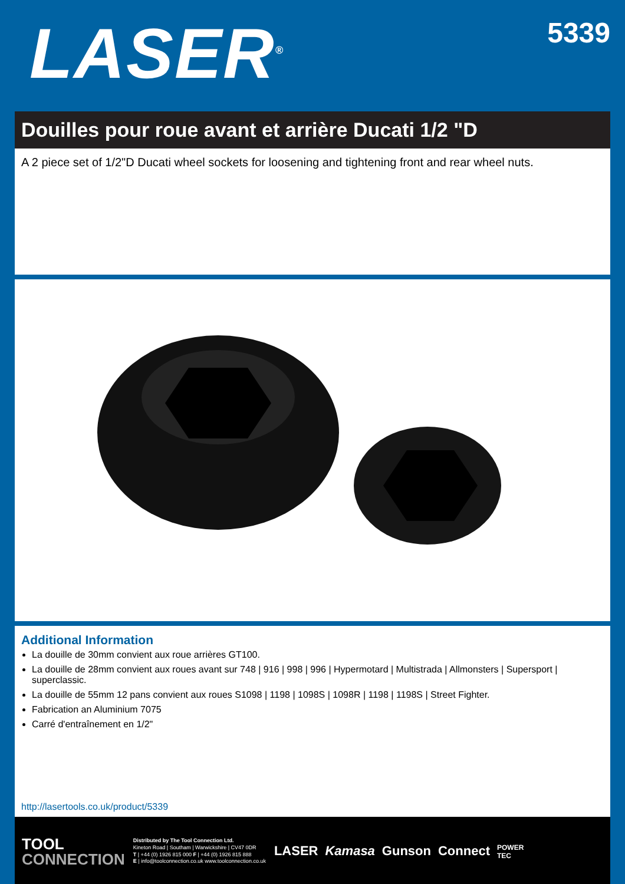LASER<sup>®</sup>
5339
Douilles pour roue avant et arrière Ducati 1/2 "D
A 2 piece set of 1/2"D Ducati wheel sockets for loosening and tightening front and rear wheel nuts.
Additional Information
La douille de 30mm convient aux roue arrières GT100.
La douille de 28mm convient aux roues avant sur 748 | 916 | 998 | 996 | Hypermotard | Multistrada | Allmonsters | Supersport | superclassic.
La douille de 55mm 12 pans convient aux roues S1098 | 1198 | 1098S | 1098R | 1198 | 1198S | Street Fighter.
Fabrication an Aluminium 7075
Carré d'entraînement en 1/2"
http://lasertools.co.uk/product/5339
TOOL
CONNECTION
Distributed by The Tool Connection Ltd.
Kineton Road | Southam | Warwickshire | CV47 0DR
T | +44 (0) 1926 815 000 F | +44 (0) 1926 815 888
E | info@toolconnection.co.uk www.toolconnection.co.uk
LASER Kamasa Gunson Connect POWER
TEC